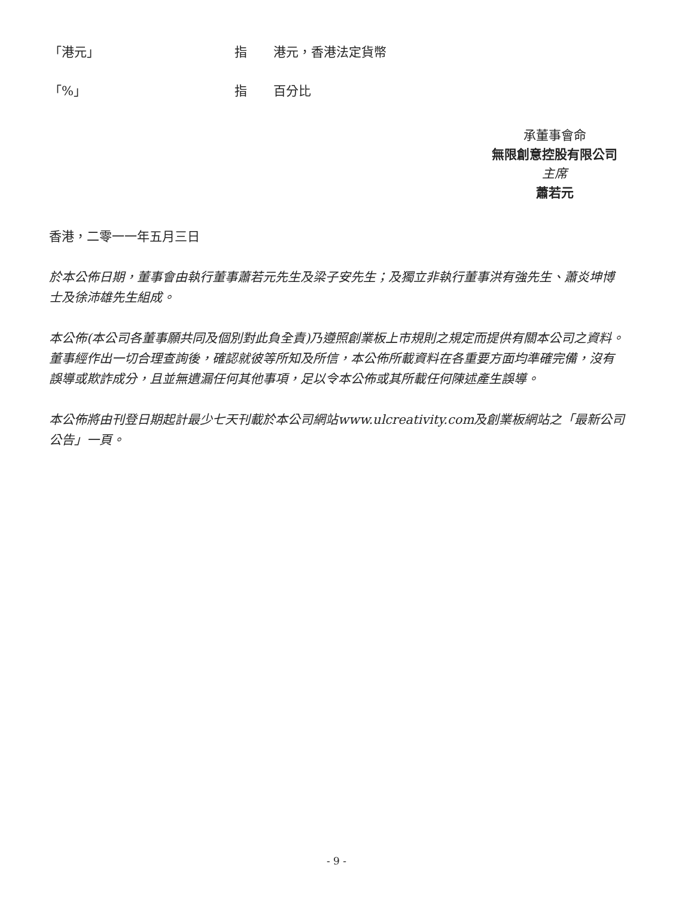| 「港元」 | 指 | 港元，香港法定貨幣 |
| 「%」 | 指 | 百分比 |
承董事會命
無限創意控股有限公司
主席
蕭若元
香港，二零一一年五月三日
於本公佈日期，董事會由執行董事蕭若元先生及梁子安先生；及獨立非執行董事洪有強先生、蕭炎坤博士及徐沛雄先生組成。
本公佈(本公司各董事願共同及個別對此負全責)乃遵照創業板上市規則之規定而提供有關本公司之資料。董事經作出一切合理查詢後，確認就彼等所知及所信，本公佈所載資料在各重要方面均準確完備，沒有誤導或欺詐成分，且並無遺漏任何其他事項，足以令本公佈或其所載任何陳述產生誤導。
本公佈將由刊登日期起計最少七天刊載於本公司網站www.ulcreativity.com及創業板網站之「最新公司公告」一頁。
- 9 -